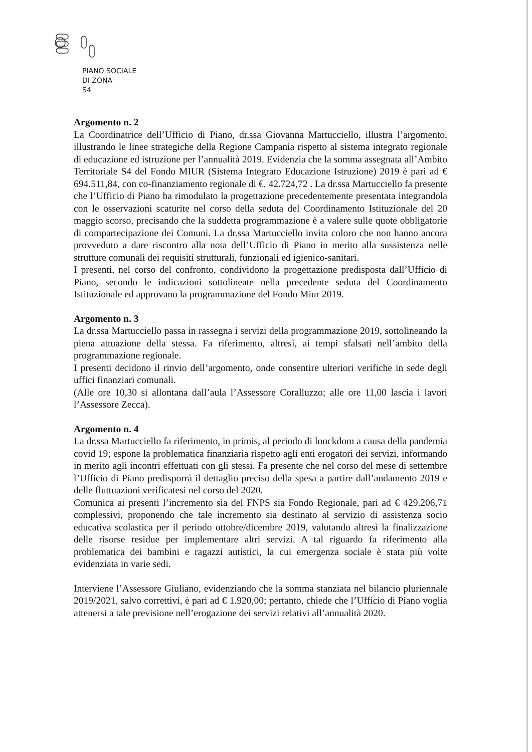PIANO SOCIALE
DI ZONA
S4
Argomento n. 2
La Coordinatrice dell’Ufficio di Piano, dr.ssa Giovanna Martucciello, illustra l’argomento, illustrando le linee strategiche della Regione Campania rispetto al sistema integrato regionale di educazione ed istruzione per l’annualità 2019. Evidenzia che la somma assegnata all’Ambito Territoriale S4 del Fondo MIUR (Sistema Integrato Educazione Istruzione) 2019 è pari ad € 694.511,84, con co-finanziamento regionale di €. 42.724,72 . La dr.ssa Martucciello fa presente che l’Ufficio di Piano ha rimodulato la progettazione precedentemente presentata integrandola con le osservazioni scaturite nel corso della seduta del Coordinamento Istituzionale del 20 maggio scorso, precisando che la suddetta programmazione è a valere sulle quote obbligatorie di compartecipazione dei Comuni. La dr.ssa Martucciello invita coloro che non hanno ancora provveduto a dare riscontro alla nota dell’Ufficio di Piano in merito alla sussistenza nelle strutture comunali dei requisiti strutturali, funzionali ed igienico-sanitari.
I presenti, nel corso del confronto, condividono la progettazione predisposta dall’Ufficio di Piano, secondo le indicazioni sottolineate nella precedente seduta del Coordinamento Istituzionale ed approvano la programmazione del Fondo Miur 2019.
Argomento n. 3
La dr.ssa Martucciello passa in rassegna i servizi della programmazione 2019, sottolineando la piena attuazione della stessa. Fa riferimento, altresì, ai tempi sfalsati nell’ambito della programmazione regionale.
I presenti decidono il rinvio dell’argomento, onde consentire ulteriori verifiche in sede degli uffici finanziari comunali.
(Alle ore 10,30 si allontana dall’aula l’Assessore Coralluzzo; alle ore 11,00 lascia i lavori l’Assessore Zecca).
Argomento n. 4
La dr.ssa Martucciello fa riferimento, in primis, al periodo di loockdom a causa della pandemia covid 19; espone la problematica finanziaria rispetto agli enti erogatori dei servizi, informando in merito agli incontri effettuati con gli stessi. Fa presente che nel corso del mese di settembre l’Ufficio di Piano predisporrà il dettaglio preciso della spesa a partire dall’andamento 2019 e delle fluttuazioni verificatesi nel corso del 2020.
Comunica ai presenti l’incremento sia del FNPS sia Fondo Regionale, pari ad € 429.206,71 complessivi, proponendo che tale incremento sia destinato al servizio di assistenza socio educativa scolastica per il periodo ottobre/dicembre 2019, valutando altresì la finalizzazione delle risorse residue per implementare altri servizi. A tal riguardo fa riferimento alla problematica dei bambini e ragazzi autistici, la cui emergenza sociale è stata più volte evidenziata in varie sedi.
Interviene l’Assessore Giuliano, evidenziando che la somma stanziata nel bilancio pluriennale 2019/2021, salvo correttivi, è pari ad € 1.920,00; pertanto, chiede che l’Ufficio di Piano voglia attenersi a tale previsione nell’erogazione dei servizi relativi all’annualità 2020.